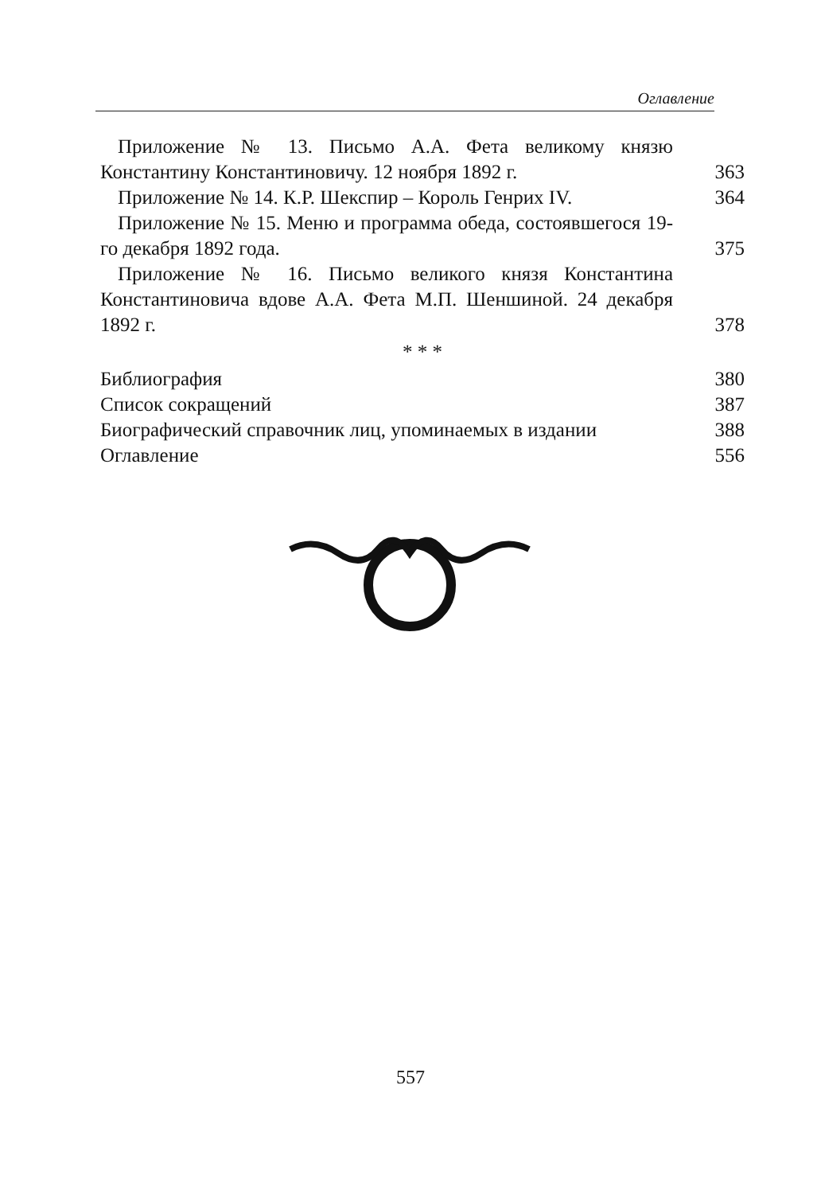Оглавление
Приложение № 13. Письмо А.А. Фета великому князю Константину Константиновичу. 12 ноября 1892 г.
363
Приложение № 14. К.Р. Шекспир – Король Генрих IV.
364
Приложение № 15. Меню и программа обеда, состоявшегося 19-го декабря 1892 года.
375
Приложение № 16. Письмо великого князя Константина Константиновича вдове А.А. Фета М.П. Шеншиной. 24 декабря 1892 г.
378
* * *
Библиография
380
Список сокращений
387
Биографический справочник лиц, упоминаемых в издании
388
Оглавление
556
557